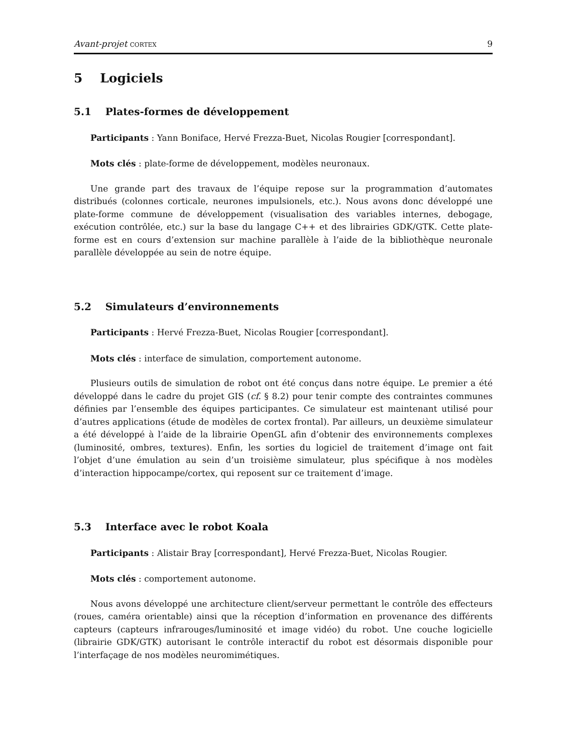Avant-projet cortex 9
5 Logiciels
5.1 Plates-formes de développement
Participants : Yann Boniface, Hervé Frezza-Buet, Nicolas Rougier [correspondant].
Mots clés : plate-forme de développement, modèles neuronaux.
Une grande part des travaux de l’équipe repose sur la programmation d’automates distribués (colonnes corticale, neurones impulsionels, etc.). Nous avons donc développé une plate-forme commune de développement (visualisation des variables internes, debogage, exécution contrôlée, etc.) sur la base du langage C++ et des librairies GDK/GTK. Cette plate-forme est en cours d’extension sur machine parallèle à l’aide de la bibliothèque neuronale parallèle développée au sein de notre équipe.
5.2 Simulateurs d’environnements
Participants : Hervé Frezza-Buet, Nicolas Rougier [correspondant].
Mots clés : interface de simulation, comportement autonome.
Plusieurs outils de simulation de robot ont été conçus dans notre équipe. Le premier a été développé dans le cadre du projet GIS (cf. § 8.2) pour tenir compte des contraintes communes définies par l’ensemble des équipes participantes. Ce simulateur est maintenant utilisé pour d’autres applications (étude de modèles de cortex frontal). Par ailleurs, un deuxième simulateur a été développé à l’aide de la librairie OpenGL afin d’obtenir des environnements complexes (luminosité, ombres, textures). Enfin, les sorties du logiciel de traitement d’image ont fait l’objet d’une émulation au sein d’un troisième simulateur, plus spécifique à nos modèles d’interaction hippocampe/cortex, qui reposent sur ce traitement d’image.
5.3 Interface avec le robot Koala
Participants : Alistair Bray [correspondant], Hervé Frezza-Buet, Nicolas Rougier.
Mots clés : comportement autonome.
Nous avons développé une architecture client/serveur permettant le contrôle des effecteurs (roues, caméra orientable) ainsi que la réception d’information en provenance des différents capteurs (capteurs infrarouges/luminosité et image vidéo) du robot. Une couche logicielle (librairie GDK/GTK) autorisant le contrôle interactif du robot est désormais disponible pour l’interfaçage de nos modèles neuromimétiques.